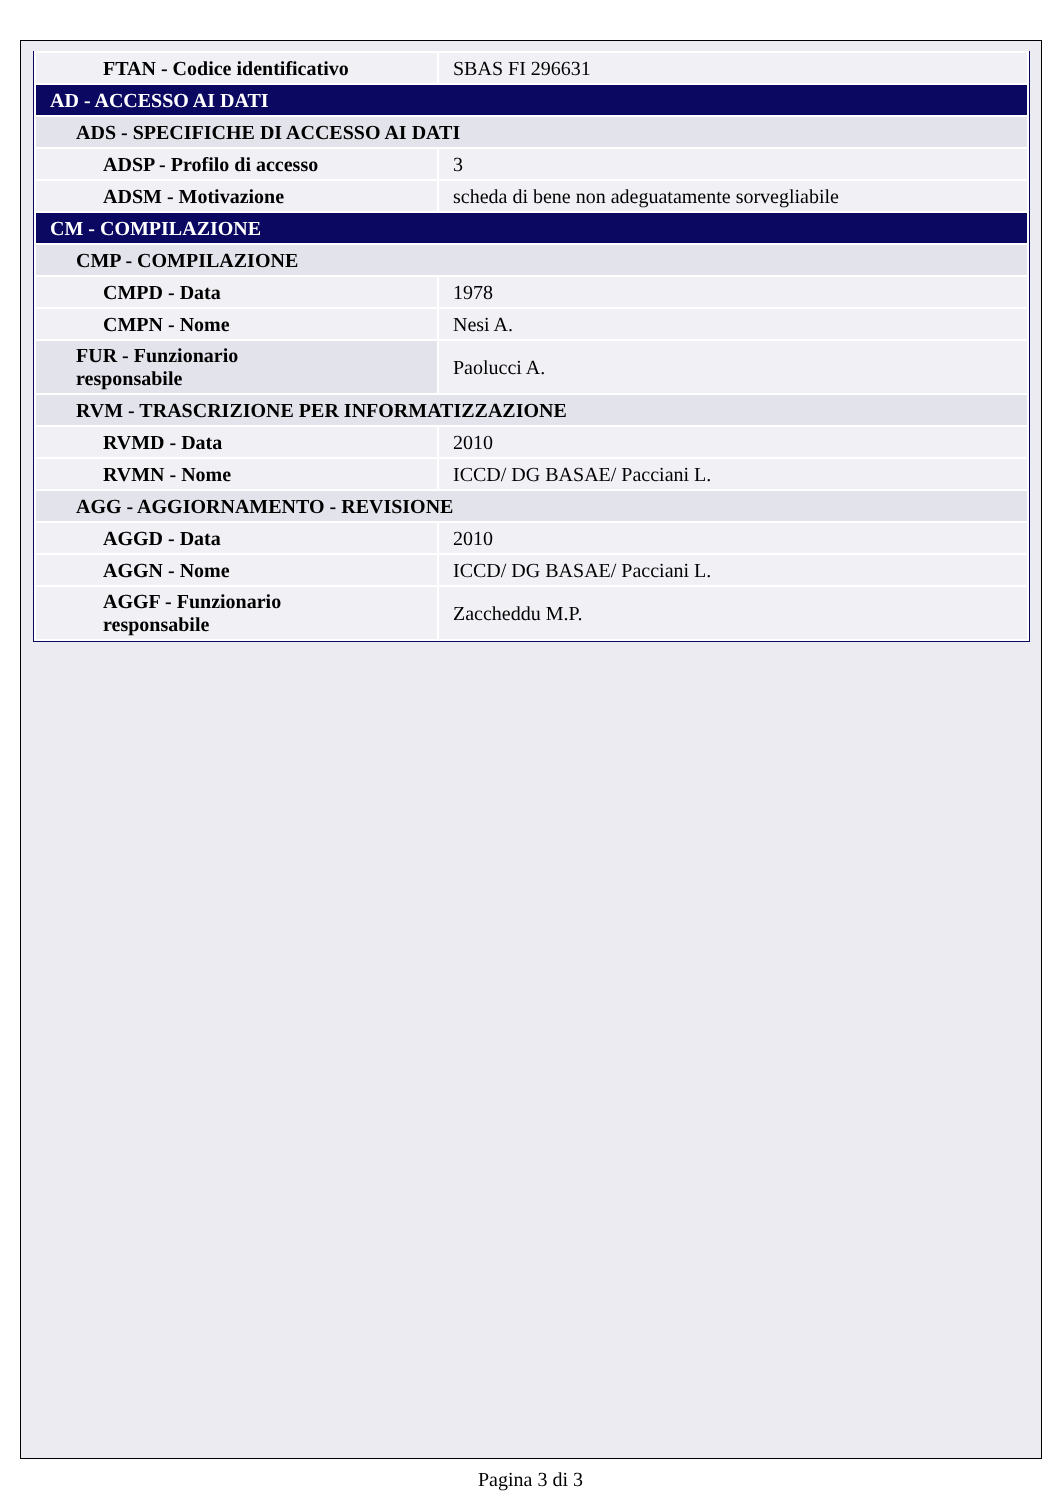| FTAN - Codice identificativo | SBAS FI 296631 |
| AD - ACCESSO AI DATI | |
| ADS - SPECIFICHE DI ACCESSO AI DATI | |
| ADSP - Profilo di accesso | 3 |
| ADSM - Motivazione | scheda di bene non adeguatamente sorvegliabile |
| CM - COMPILAZIONE | |
| CMP - COMPILAZIONE | |
| CMPD - Data | 1978 |
| CMPN - Nome | Nesi A. |
| FUR - Funzionario responsabile | Paolucci A. |
| RVM - TRASCRIZIONE PER INFORMATIZZAZIONE | |
| RVMD - Data | 2010 |
| RVMN - Nome | ICCD/ DG BASAE/ Pacciani L. |
| AGG - AGGIORNAMENTO - REVISIONE | |
| AGGD - Data | 2010 |
| AGGN - Nome | ICCD/ DG BASAE/ Pacciani L. |
| AGGF - Funzionario responsabile | Zaccheddu M.P. |
Pagina 3 di 3